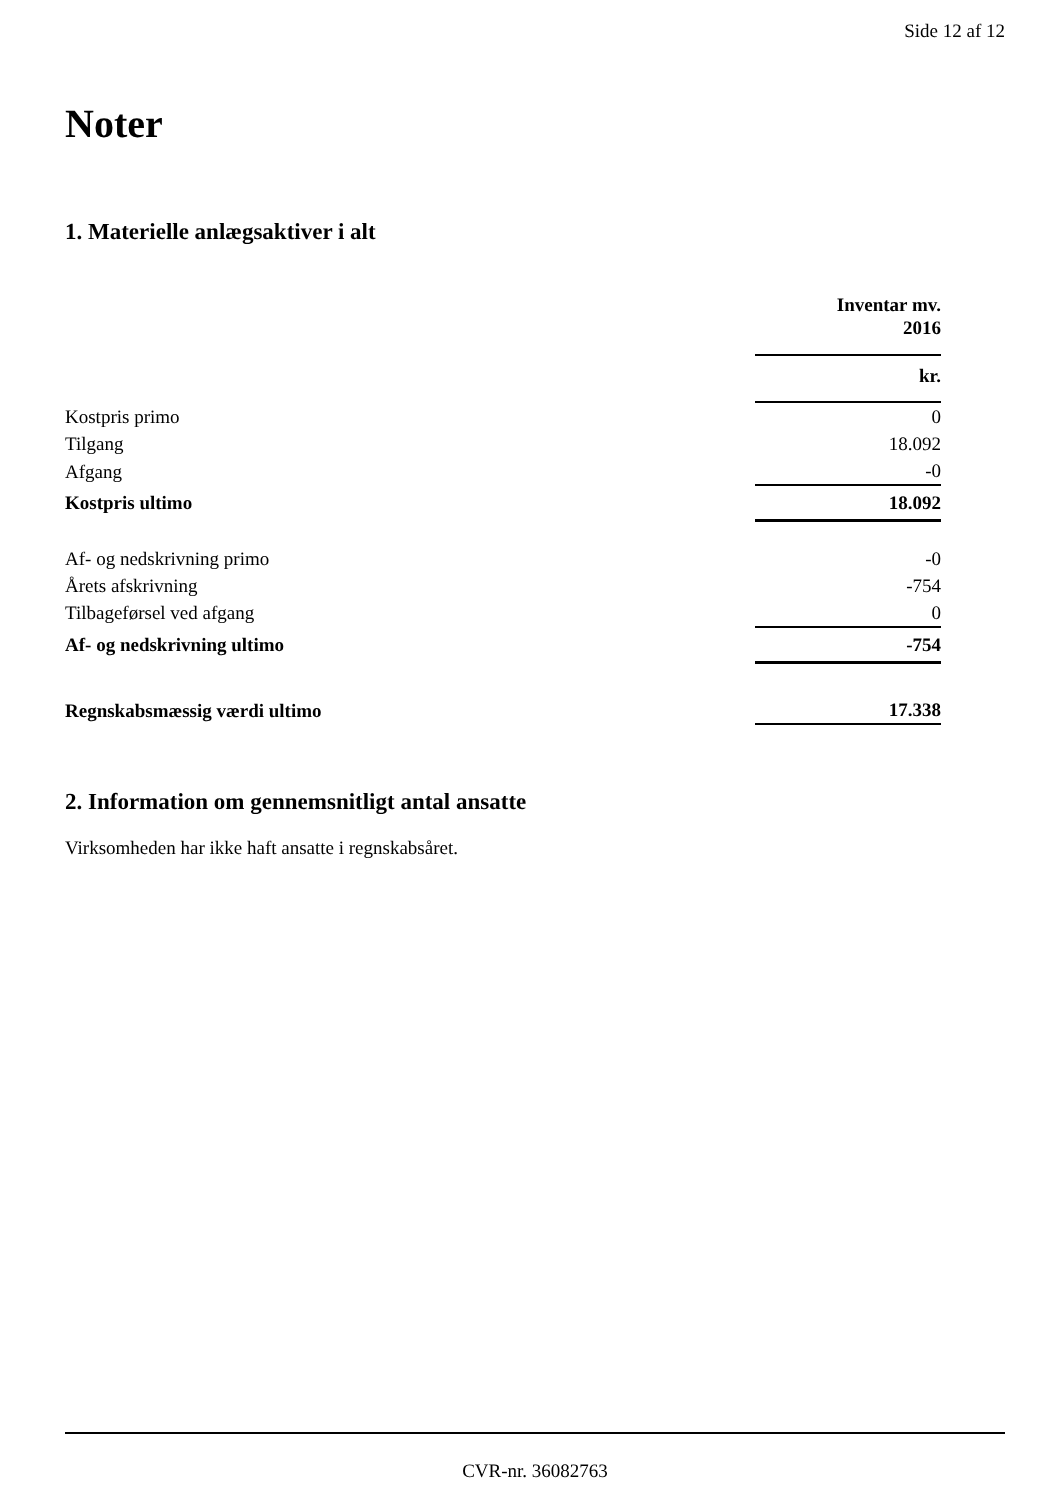Side 12 af 12
Noter
1. Materielle anlægsaktiver i alt
| | Inventar mv. 2016 |
| | kr. |
| Kostpris primo | 0 |
| Tilgang | 18.092 |
| Afgang | -0 |
| Kostpris ultimo | 18.092 |
| Af- og nedskrivning primo | -0 |
| Årets afskrivning | -754 |
| Tilbageførsel ved afgang | 0 |
| Af- og nedskrivning ultimo | -754 |
| Regnskabsmæssig værdi ultimo | 17.338 |
2. Information om gennemsnitligt antal ansatte
Virksomheden har ikke haft ansatte i regnskabsåret.
CVR-nr. 36082763